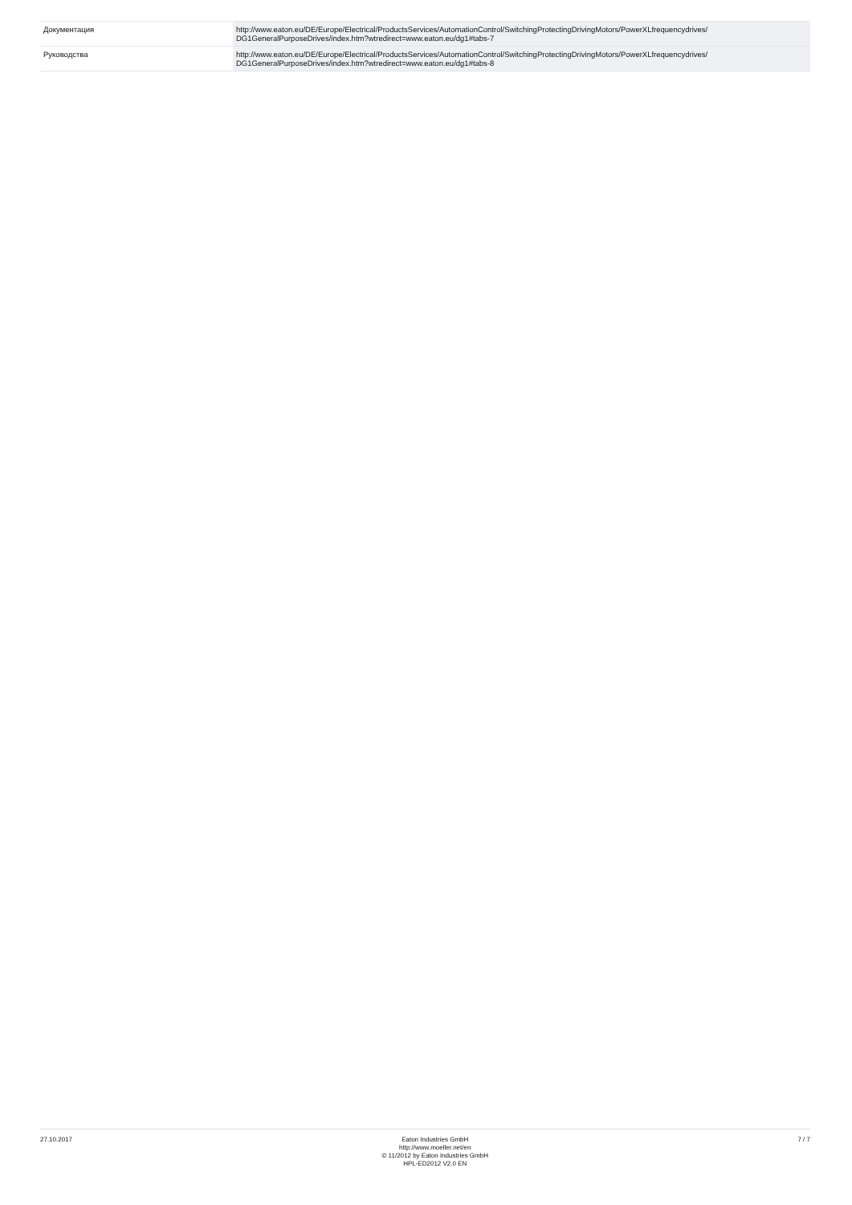| Документация | http://www.eaton.eu/DE/Europe/Electrical/ProductsServices/AutomationControl/SwitchingProtectingDrivingMotors/PowerXLfrequencydrives/ DG1GeneralPurposeDrives/index.htm?wtredirect=www.eaton.eu/dg1#tabs-7 |
| Руководства | http://www.eaton.eu/DE/Europe/Electrical/ProductsServices/AutomationControl/SwitchingProtectingDrivingMotors/PowerXLfrequencydrives/ DG1GeneralPurposeDrives/index.htm?wtredirect=www.eaton.eu/dg1#tabs-8 |
27.10.2017 Eaton Industries GmbH
http://www.moeller.net/en
© 11/2012 by Eaton Industries GmbH
HPL-ED2012 V2.0 EN
7 / 7